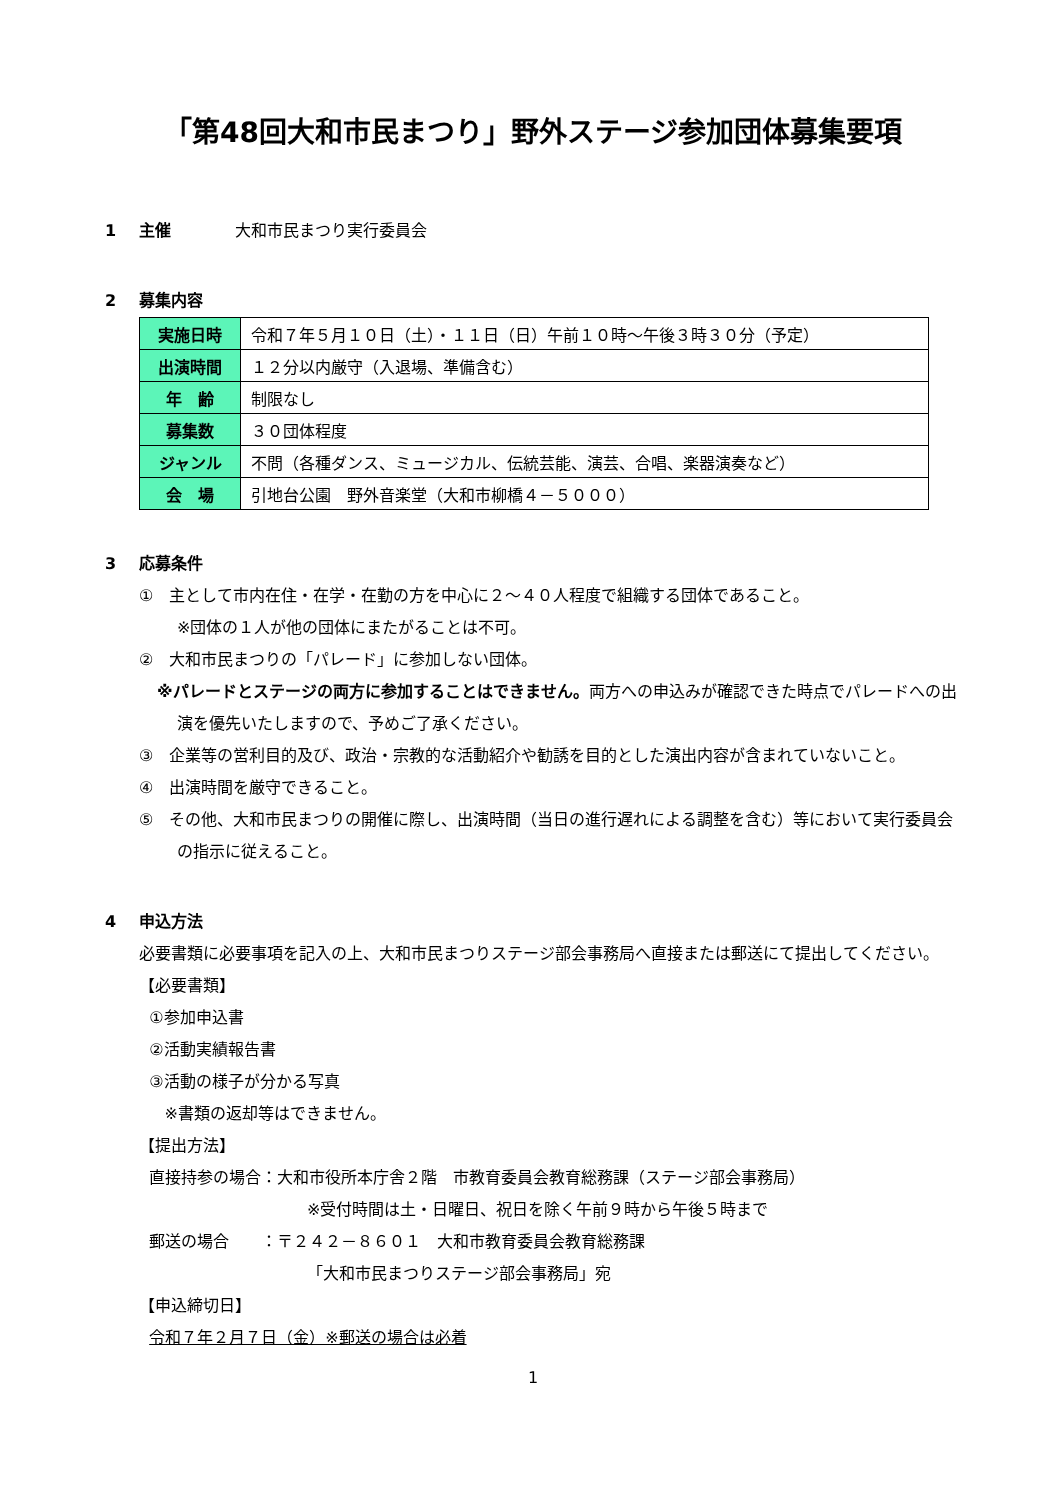「第48回大和市民まつり」野外ステージ参加団体募集要項
1 主催　　　　大和市民まつり実行委員会
2 募集内容
| 実施日時 | 令和７年５月１０日（土）・１１日（日）午前１０時～午後３時３０分（予定） |
| 出演時間 | １２分以内厳守（入退場、準備含む） |
| 年 齢 | 制限なし |
| 募集数 | ３０団体程度 |
| ジャンル | 不問（各種ダンス、ミュージカル、伝統芸能、演芸、合唱、楽器演奏など） |
| 会 場 | 引地台公園 野外音楽堂（大和市柳橋４－５０００） |
3 応募条件
①　主として市内在住・在学・在勤の方を中心に２～４０人程度で組織する団体であること。
※団体の１人が他の団体にまたがることは不可。
②　大和市民まつりの「パレード」に参加しない団体。
※パレードとステージの両方に参加することはできません。両方への申込みが確認できた時点でパレードへの出演を優先いたしますので、予めご了承ください。
③　企業等の営利目的及び、政治・宗教的な活動紹介や勧誘を目的とした演出内容が含まれていないこと。
④　出演時間を厳守できること。
⑤　その他、大和市民まつりの開催に際し、出演時間（当日の進行遅れによる調整を含む）等において実行委員会の指示に従えること。
4 申込方法
必要書類に必要事項を記入の上、大和市民まつりステージ部会事務局へ直接または郵送にて提出してください。
【必要書類】
①参加申込書
②活動実績報告書
③活動の様子が分かる写真
※書類の返却等はできません。
【提出方法】
直接持参の場合：大和市役所本庁舎２階　市教育委員会教育総務課（ステージ部会事務局）
※受付時間は土・日曜日、祝日を除く午前９時から午後５時まで
郵送の場合　　：〒２４２－８６０１　大和市教育委員会教育総務課
「大和市民まつりステージ部会事務局」宛
【申込締切日】
令和７年２月７日（金）※郵送の場合は必着
1